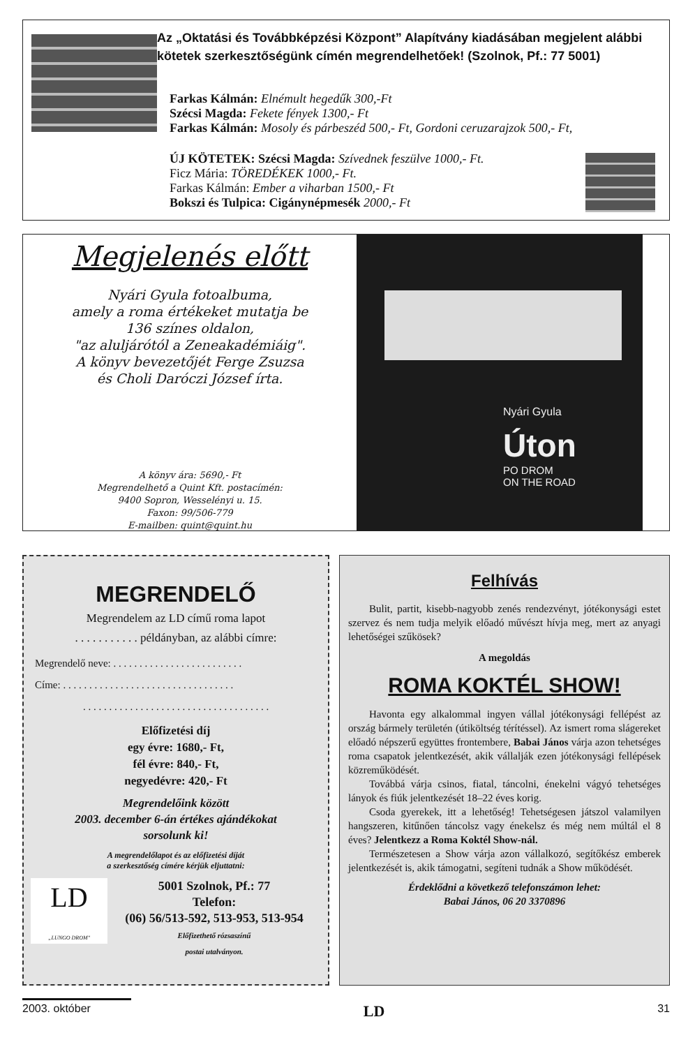Az „Oktatási és Továbbképzési Központ” Alapítvány kiadásában megjelent alábbi kötetek szerkesztőségünk címén megrendelhetőek! (Szolnok, Pf.: 77 5001)
Farkas Kálmán: Elnémult hegedűk 300,-Ft
Szécsi Magda: Fekete fények 1300,- Ft
Farkas Kálmán: Mosoly és párbeszéd 500,- Ft, Gordoni ceruzarajzok 500,- Ft,
ÚJ KÖTETEK: Szécsi Magda: Szívednek feszülve 1000,- Ft.
Ficz Mária: TÖREDÉKEK 1000,- Ft.
Farkas Kálmán: Ember a viharban 1500,- Ft
Bokszi és Tulpica: Cigánynépmesék 2000,- Ft
Megjelenés előtt
Nyári Gyula fotoalbuma,
amely a roma értékeket mutatja be
136 színes oldalon,
"az aluljárótól a Zeneakadémiáig".
A könyv bevezetőjét Ferge Zsuzsa
és Choli Daróczi József írta.
A könyv ára: 5690,- Ft
Megrendelhető a Quint Kft. postacímén:
9400 Sopron, Wesselényi u. 15.
Faxon: 99/506-779
E-mailben: quint@quint.hu
Nyári Gyula
Úton
PO DROM
ON THE ROAD
MEGRENDELŐ
Megrendelem az LD című roma lapot
. . . . . . . . . . . példányban, az alábbi címre:
Megrendelő neve: . . . . . . . . . . . . . . . . . . . . . . . . .
Címe: . . . . . . . . . . . . . . . . . . . . . . . . . . . . . . . . .
. . . . . . . . . . . . . . . . . . . . . . . . . . . . . . . . . . . .
Előfizetési díj
egy évre: 1680,- Ft,
fél évre: 840,- Ft,
negyedévre: 420,- Ft
Megrendelőink között
2003. december 6-án értékes ajándékokat
sorsolunk ki!
A megrendelőlapot és az előfizetési díját
a szerkesztőség címére kérjük eljuttatni:
LD
„LUNGO DROM"
5001 Szolnok, Pf.: 77
Telefon:
(06) 56/513-592, 513-953, 513-954
Előfizethető rózsaszínű
postai utalványon.
Felhívás
Bulit, partit, kisebb-nagyobb zenés rendezvényt, jótékonysági estet szervez és nem tudja melyik előadó művészt hívja meg, mert az anyagi lehetőségei szűkösek?
A megoldás
ROMA KOKTÉL SHOW!
Havonta egy alkalommal ingyen vállal jótékonysági fellépést az ország bármely területén (útiköltség térítéssel). Az ismert roma slágereket előadó népszerű együttes frontembere, Babai János várja azon tehetséges roma csapatok jelentkezését, akik vállalják ezen jótékonysági fellépések közreműködését.
Továbbá várja csinos, fiatal, táncolni, énekelni vágyó tehetséges lányok és fiúk jelentkezését 18–22 éves korig.
Csoda gyerekek, itt a lehetőség! Tehetségesen játszol valamilyen hangszeren, kitűnően táncolsz vagy énekelsz és még nem múltál el 8 éves? Jelentkezz a Roma Koktél Show-nál.
Természetesen a Show várja azon vállalkozó, segítőkész emberek jelentkezését is, akik támogatni, segíteni tudnák a Show működését.
Érdeklődni a következő telefonszámon lehet:
Babai János, 06 20 3370896
2003. október LD 31